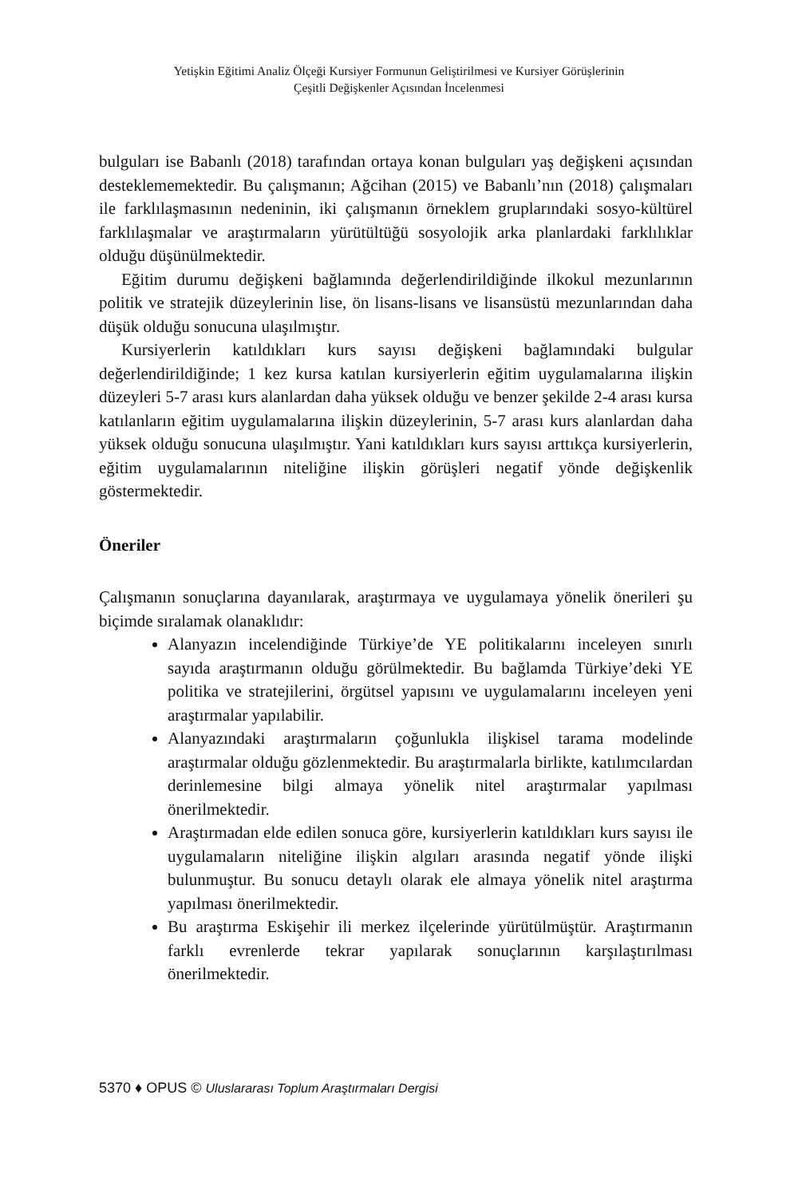Yetişkin Eğitimi Analiz Ölçeği Kursiyer Formunun Geliştirilmesi ve Kursiyer Görüşlerinin
Çeşitli Değişkenler Açısından İncelenmesi
bulguları ise Babanlı (2018) tarafından ortaya konan bulguları yaş değişkeni açısından desteklememektedir. Bu çalışmanın; Ağcihan (2015) ve Babanlı’nın (2018) çalışmaları ile farklılaşmasının nedeninin, iki çalışmanın örneklem gruplarındaki sosyo-kültürel farklılaşmalar ve araştırmaların yürütültüğü sosyolojik arka planlardaki farklılıklar olduğu düşünülmektedir.
Eğitim durumu değişkeni bağlamında değerlendirildiğinde ilkokul mezunlarının politik ve stratejik düzeylerinin lise, ön lisans-lisans ve lisansüstü mezunlarından daha düşük olduğu sonucuna ulaşılmıştır.
Kursiyerlerin katıldıkları kurs sayısı değişkeni bağlamındaki bulgular değerlendirildiğinde; 1 kez kursa katılan kursiyerlerin eğitim uygulamalarına ilişkin düzeyleri 5-7 arası kurs alanlardan daha yüksek olduğu ve benzer şekilde 2-4 arası kursa katılanların eğitim uygulamalarına ilişkin düzeylerinin, 5-7 arası kurs alanlardan daha yüksek olduğu sonucuna ulaşılmıştır. Yani katıldıkları kurs sayısı arttıkça kursiyerlerin, eğitim uygulamalarının niteliğine ilişkin görüşleri negatif yönde değişkenlik göstermektedir.
Öneriler
Çalışmanın sonuçlarına dayanılarak, araştırmaya ve uygulamaya yönelik önerileri şu biçimde sıralamak olanaklıdır:
Alanyazın incelendiğinde Türkiye’de YE politikalarını inceleyen sınırlı sayıda araştırmanın olduğu görülmektedir. Bu bağlamda Türkiye’deki YE politika ve stratejilerini, örgütsel yapısını ve uygulamalarını inceleyen yeni araştırmalar yapılabilir.
Alanyazındaki araştırmaların çoğunlukla ilişkisel tarama modelinde araştırmalar olduğu gözlenmektedir. Bu araştırmalarla birlikte, katılımcılardan derinlemesine bilgi almaya yönelik nitel araştırmalar yapılması önerilmektedir.
Araştırmadan elde edilen sonuca göre, kursiyerlerin katıldıkları kurs sayısı ile uygulamaların niteliğine ilişkin algıları arasında negatif yönde ilişki bulunmuştur. Bu sonucu detaylı olarak ele almaya yönelik nitel araştırma yapılması önerilmektedir.
Bu araştırma Eskişehir ili merkez ilçelerinde yürütülmüştür. Araştırmanın farklı evrenlerde tekrar yapılarak sonuçlarının karşılaştırılması önerilmektedir.
5370 ♦ OPUS © Uluslararası Toplum Araştırmaları Dergisi